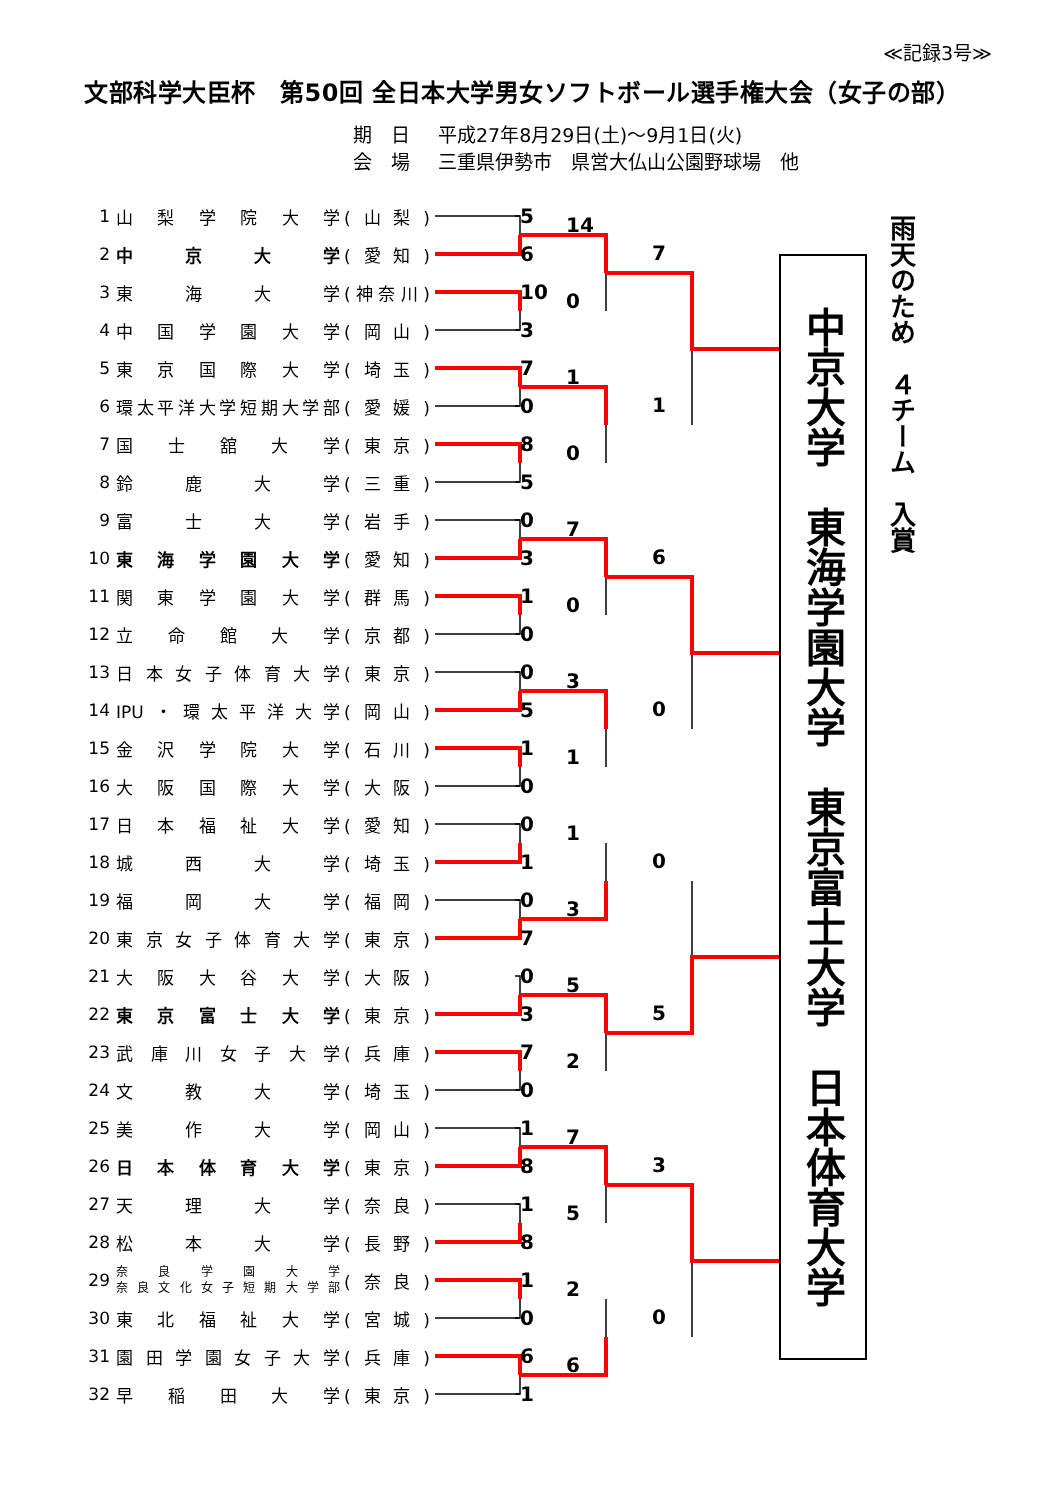≪記録3号≫
文部科学大臣杯　第50回 全日本大学男女ソフトボール選手権大会（女子の部）
期　日 平成27年8月29日(土)～9月1日(火)
会　場 三重県伊勢市　県営大仏山公園野球場　他
| 1 | 山梨学院大学 | (山梨) | | 5 |
| 2 | 中京大学 | (愛知) | | 6 |
| 3 | 東海大学 | (神奈川) | | 10 |
| 4 | 中国学園大学 | (岡山) | | 3 |
| 5 | 東京国際大学 | (埼玉) | | 7 |
| 6 | 環太平洋大学短期大学部 | (愛媛) | | 0 |
| 7 | 国士舘大学 | (東京) | | 8 |
| 8 | 鈴鹿大学 | (三重) | | 5 |
| 9 | 富士大学 | (岩手) | | 0 |
| 10 | 東海学園大学 | (愛知) | | 3 |
| 11 | 関東学園大学 | (群馬) | | 1 |
| 12 | 立命館大学 | (京都) | | 0 |
| 13 | 日本女子体育大学 | (東京) | | 0 |
| 14 | IPU・環太平洋大学 | (岡山) | | 5 |
| 15 | 金沢学院大学 | (石川) | | 1 |
| 16 | 大阪国際大学 | (大阪) | | 0 |
| 17 | 日本福祉大学 | (愛知) | | 0 |
| 18 | 城西大学 | (埼玉) | | 1 |
| 19 | 福岡大学 | (福岡) | | 0 |
| 20 | 東京女子体育大学 | (東京) | | 7 |
| 21 | 大阪大谷大学 | (大阪) | | 0 |
| 22 | 東京富士大学 | (東京) | | 3 |
| 23 | 武庫川女子大学 | (兵庫) | | 7 |
| 24 | 文教大学 | (埼玉) | | 0 |
| 25 | 美作大学 | (岡山) | | 1 |
| 26 | 日本体育大学 | (東京) | | 8 |
| 27 | 天理大学 | (奈良) | | 1 |
| 28 | 松本大学 | (長野) | | 8 |
| 29 | 奈良学園大学 奈良文化女子短期大学部 | (奈良) | | 1 |
| 30 | 東北福祉大学 | (宮城) | | 0 |
| 31 | 園田学園女子大学 | (兵庫) | | 6 |
| 32 | 早稲田大学 | (東京) | | 1 |
14
0
1
0
7
0
3
1
1
3
5
2
7
5
2
6
7
1
6
0
0
5
3
0
中京大学　東海学園大学　東京富士大学　日本体育大学
雨天のため　４チーム　入賞